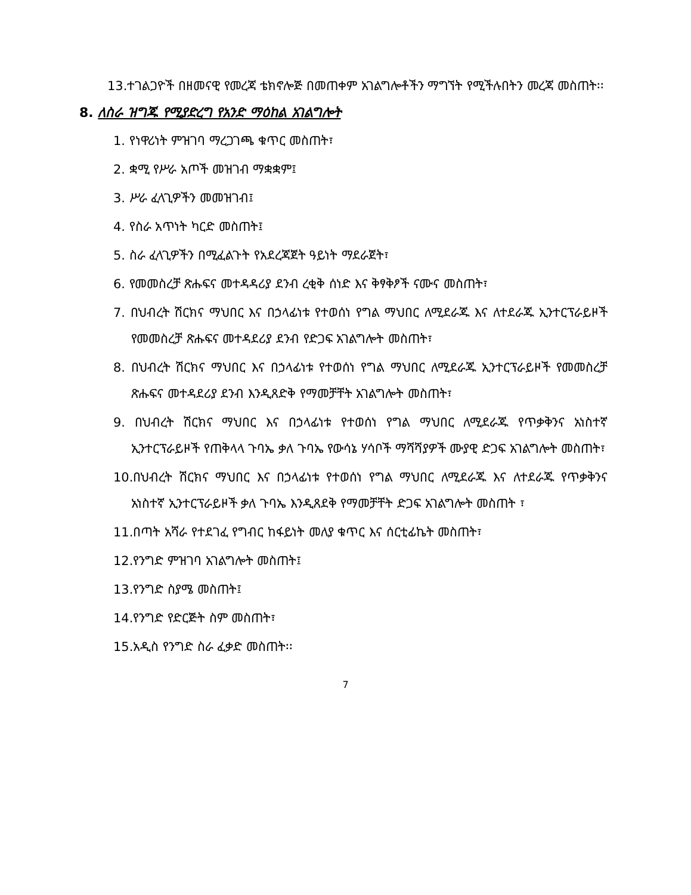13.ተገልጋዮች በዘመናዊ የመረጃ ቴክኖሎጅ በመጠቀም አገልግሎቶችን ማግኘት የሚችሉበትን መረጃ መስጠት፡፡
8. ለስራ ዝግጁ የሚያድረግ የአንድ ማዕከል አገልግሎት
1. የነዋሪነት ምዝገባ ማረጋገጫ ቁጥር መስጠት፣
2. ቋሚ የሥራ አጦች መዝገብ ማቋቋም፤
3. ሥራ ፈላጊዎችን መመዝገብ፤
4. የስራ አጥነት ካርድ መስጠት፤
5. ስራ ፈላጊዎችን በሚፈልጉት የአደረጃጀት ዓይነት ማደራጀት፣
6. የመመስረቻ ጽሑፍና መተዳዳሪያ ደንብ ረቂቅ ሰነድ እና ቅፃቅፆች ናሙና መስጠት፣
7. በህብረት ሽርክና ማህበር እና በኃላፊነቱ የተወሰነ የግል ማህበር ለሚደራጁ እና ለተደራጁ ኢንተርፕራይዞች የመመስረቻ ጽሑፍና መተዳደሪያ ደንብ የድጋፍ አገልግሎት መስጠት፣
8. በህብረት ሽርክና ማህበር እና በኃላፊነቱ የተወሰነ የግል ማህበር ለሚደራጁ ኢንተርፕራይዞች የመመስረቻ ጽሑፍና መተዳደሪያ ደንብ እንዲጸድቅ የማመቻቸት አገልግሎት መስጠት፣
9. በህብረት ሽርክና ማህበር እና በኃላፊነቱ የተወሰነ የግል ማህበር ለሚደራጁ የጥቃቅንና አነስተኛ ኢንተርፕራይዞች የጠቅላላ ጉባኤ ቃለ ጉባኤ የውሳኔ ሃሳቦች ማሻሻያዎች ሙያዊ ድጋፍ አገልግሎት መስጠት፣
10.በህብረት ሽርክና ማህበር እና በኃላፊነቱ የተወሰነ የግል ማህበር ለሚደራጁ እና ለተደራጁ የጥቃቅንና አነስተኛ ኢንተርፕራይዞች ቃለ ጉባኤ እንዲጸደቅ የማመቻቸት ድጋፍ አገልግሎት መስጠት ፣
11.በጣት አሻራ የተደገፈ የግብር ከፋይነት መለያ ቁጥር እና ሰርቲፊኬት መስጠት፣
12.የንግድ ምዝገባ አገልግሎት መስጠት፤
13.የንግድ ስያሜ መስጠት፤
14.የንግድ የድርጅት ስም መስጠት፣
15.አዲስ የንግድ ስራ ፈቃድ መስጠት፡፡
7